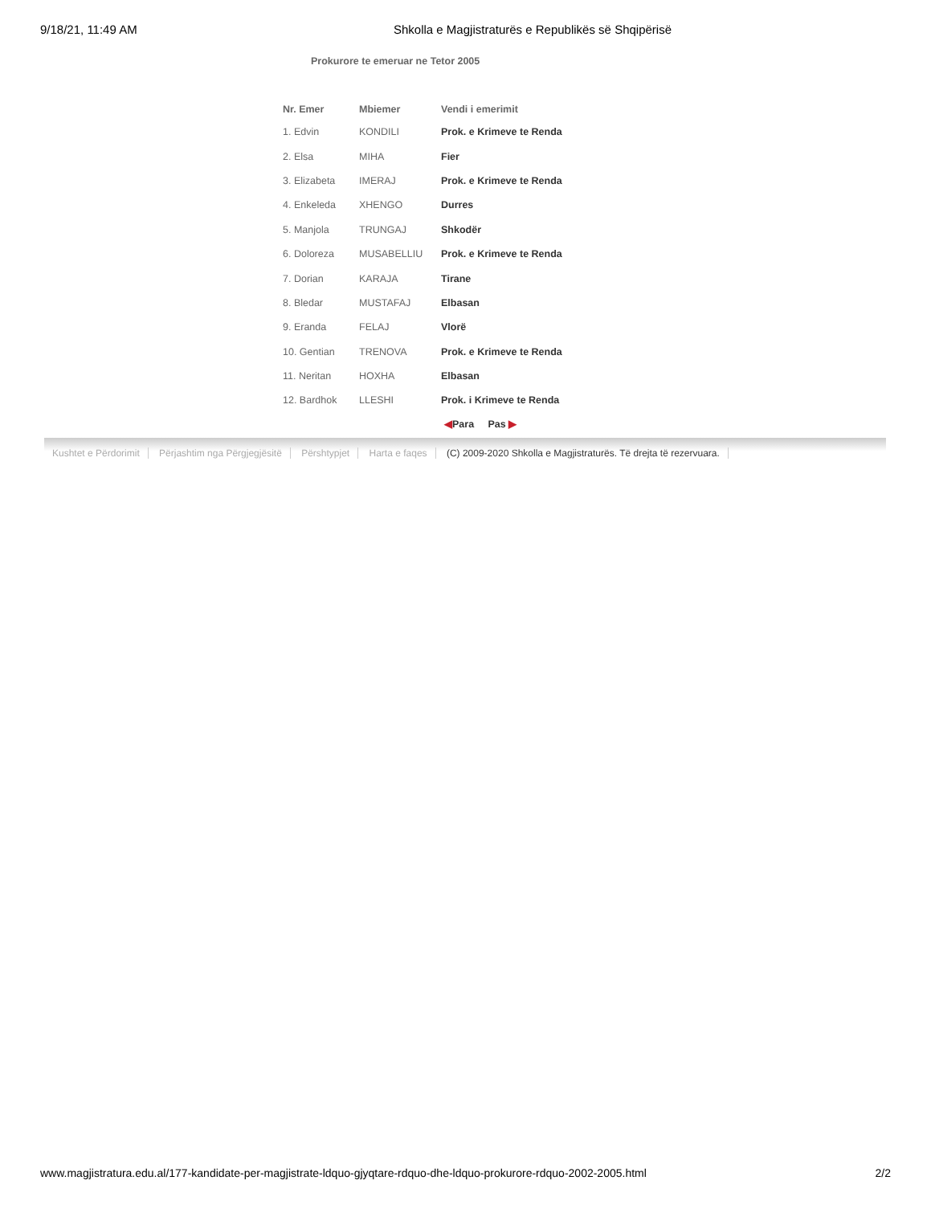9/18/21, 11:49 AM Shkolla e Magjistraturës e Republikës së Shqipërisë
Prokurore te emeruar ne Tetor 2005
| Nr. Emer | Mbiemer | Vendi i emerimit |
| --- | --- | --- |
| 1. Edvin | KONDILI | Prok. e Krimeve te Renda |
| 2. Elsa | MIHA | Fier |
| 3. Elizabeta | IMERAJ | Prok. e Krimeve te Renda |
| 4. Enkeleda | XHENGO | Durres |
| 5. Manjola | TRUNGAJ | Shkodër |
| 6. Doloreza | MUSABELLIU | Prok. e Krimeve te Renda |
| 7. Dorian | KARAJA | Tirane |
| 8. Bledar | MUSTAFAJ | Elbasan |
| 9. Eranda | FELAJ | Vlorë |
| 10. Gentian | TRENOVA | Prok. e Krimeve te Renda |
| 11. Neritan | HOXHA | Elbasan |
| 12. Bardhok | LLESHI | Prok. i Krimeve te Renda |
◀Para Pas ▶
Kushtet e Përdorimit Përjashtim nga Përgjegjësitë Përshtypjet Harta e faqes (C) 2009-2020 Shkolla e Magjistraturës. Të drejta të rezervuara.
www.magjistratura.edu.al/177-kandidate-per-magjistrate-ldquo-gjyqtare-rdquo-dhe-ldquo-prokurore-rdquo-2002-2005.html
2/2